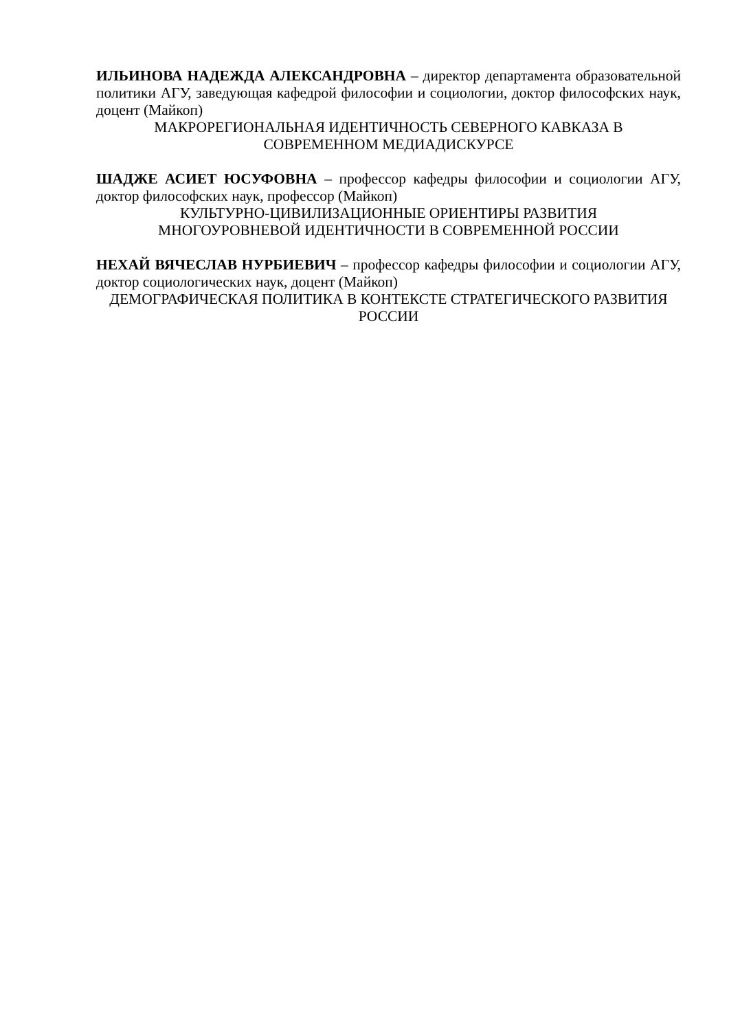ИЛЬИНОВА НАДЕЖДА АЛЕКСАНДРОВНА – директор департамента образовательной политики АГУ, заведующая кафедрой философии и социологии, доктор философских наук, доцент (Майкоп)
МАКРОРЕГИОНАЛЬНАЯ ИДЕНТИЧНОСТЬ СЕВЕРНОГО КАВКАЗА В СОВРЕМЕННОМ МЕДИАДИСКУРСЕ
ШАДЖЕ АСИЕТ ЮСУФОВНА – профессор кафедры философии и социологии АГУ, доктор философских наук, профессор (Майкоп)
КУЛЬТУРНО-ЦИВИЛИЗАЦИОННЫЕ ОРИЕНТИРЫ РАЗВИТИЯ
МНОГОУРОВНЕВОЙ ИДЕНТИЧНОСТИ В СОВРЕМЕННОЙ РОССИИ
НЕХАЙ ВЯЧЕСЛАВ НУРБИЕВИЧ – профессор кафедры философии и социологии АГУ, доктор социологических наук, доцент (Майкоп)
ДЕМОГРАФИЧЕСКАЯ ПОЛИТИКА В КОНТЕКСТЕ СТРАТЕГИЧЕСКОГО РАЗВИТИЯ РОССИИ